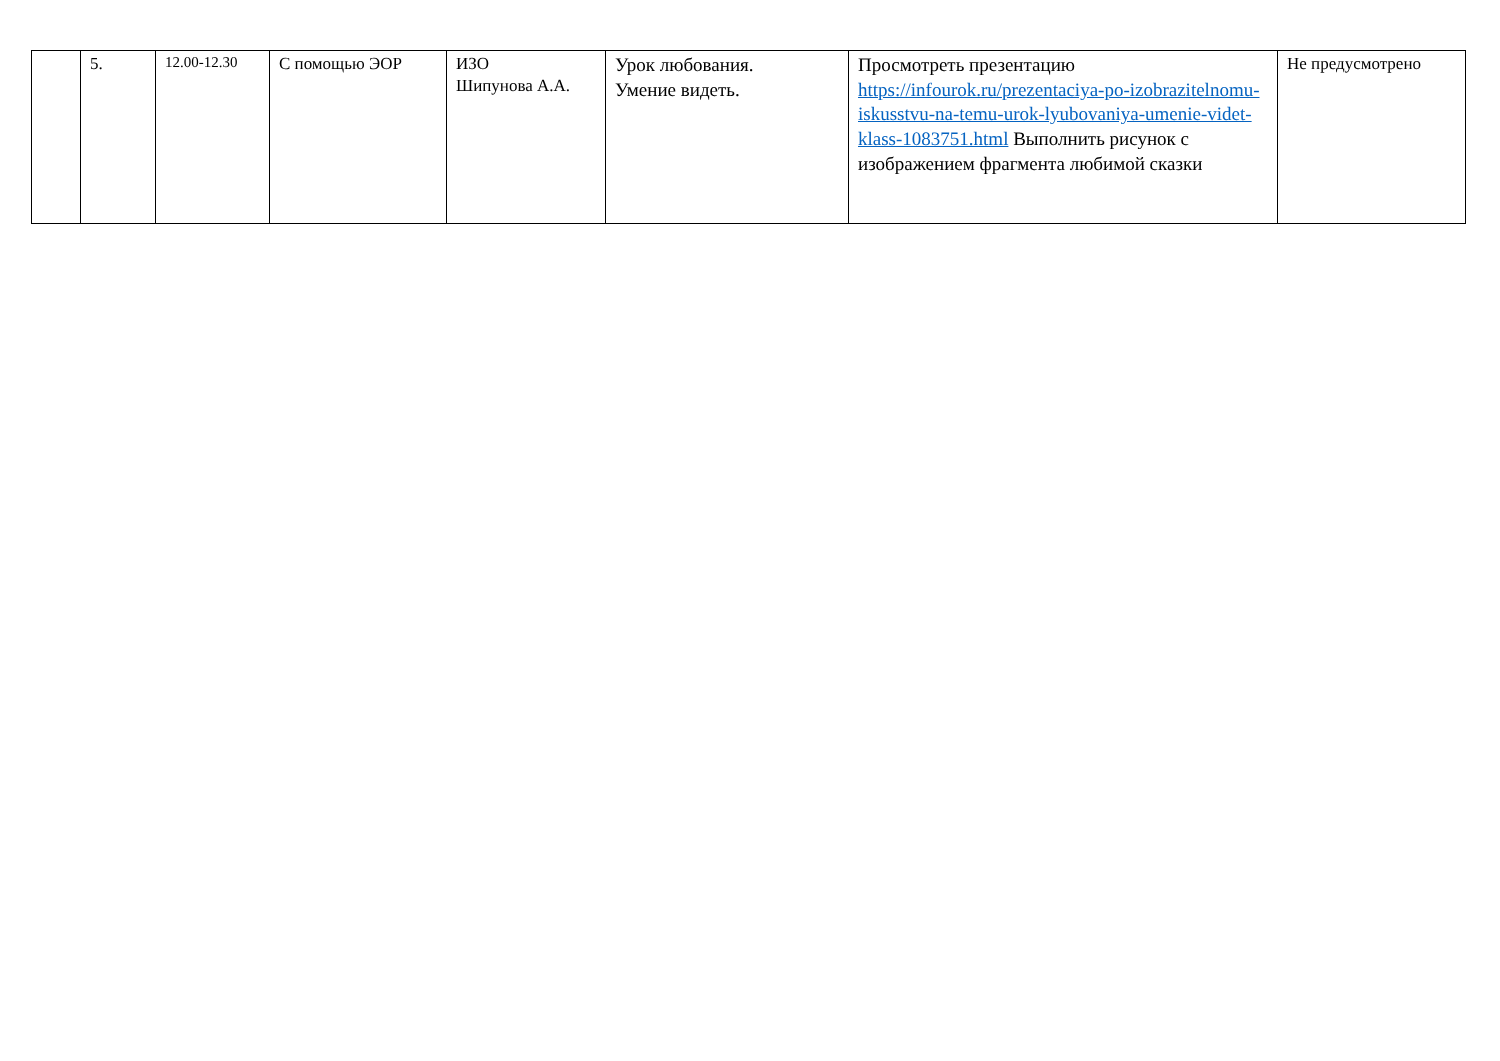| | 5. | 12.00-12.30 | С помощью ЭОР | ИЗО Шипунова А.А. | Урок любования. Умение видеть. | Просмотреть презентацию https://infourok.ru/prezentaciya-po-izobrazitelnomu-iskusstvu-na-temu-urok-lyubovaniya-umenie-videt-klass-1083751.html Выполнить рисунок с изображением фрагмента любимой сказки | Не предусмотрено |